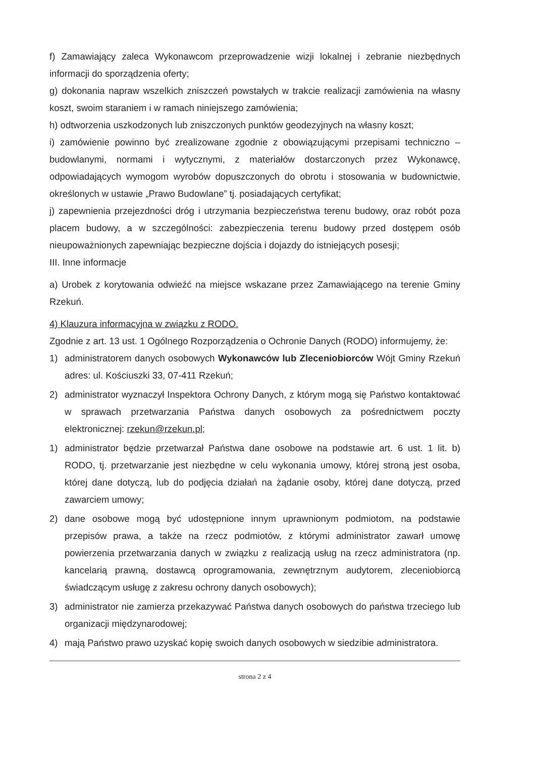f) Zamawiający zaleca Wykonawcom przeprowadzenie wizji lokalnej i zebranie niezbędnych informacji do sporządzenia oferty;
g) dokonania napraw wszelkich zniszczeń powstałych w trakcie realizacji zamówienia na własny koszt, swoim staraniem i w ramach niniejszego zamówienia;
h) odtworzenia uszkodzonych lub zniszczonych punktów geodezyjnych na własny koszt;
i) zamówienie powinno być zrealizowane zgodnie z obowiązującymi przepisami techniczno – budowlanymi, normami i wytycznymi, z materiałów dostarczonych przez Wykonawcę, odpowiadających wymogom wyrobów dopuszczonych do obrotu i stosowania w budownictwie, określonych w ustawie „Prawo Budowlane” tj. posiadających certyfikat;
j) zapewnienia przejezdności dróg i utrzymania bezpieczeństwa terenu budowy, oraz robót poza placem budowy, a w szczególności: zabezpieczenia terenu budowy przed dostępem osób nieupoważnionych zapewniając bezpieczne dojścia i dojazdy do istniejących posesji;
III. Inne informacje
a) Urobek z korytowania odwieźć na miejsce wskazane przez Zamawiającego na terenie Gminy Rzekuń.
4) Klauzura informacyjna w związku z RODO.
Zgodnie z art. 13 ust. 1 Ogólnego Rozporządzenia o Ochronie Danych (RODO) informujemy, że:
1) administratorem danych osobowych Wykonawców lub Zleceniobiorców Wójt Gminy Rzekuń adres: ul. Kościuszki 33, 07-411 Rzekuń;
2) administrator wyznaczył Inspektora Ochrony Danych, z którym mogą się Państwo kontaktować w sprawach przetwarzania Państwa danych osobowych za pośrednictwem poczty elektronicznej: rzekun@rzekun.pl;
1) administrator będzie przetwarzał Państwa dane osobowe na podstawie art. 6 ust. 1 lit. b) RODO, tj. przetwarzanie jest niezbędne w celu wykonania umowy, której stroną jest osoba, której dane dotyczą, lub do podjęcia działań na żądanie osoby, której dane dotyczą, przed zawarciem umowy;
2) dane osobowe mogą być udostępnione innym uprawnionym podmiotom, na podstawie przepisów prawa, a także na rzecz podmiotów, z którymi administrator zawarł umowę powierzenia przetwarzania danych w związku z realizacją usług na rzecz administratora (np. kancelarią prawną, dostawcą oprogramowania, zewnętrznym audytorem, zleceniobiorcą świadczącym usługę z zakresu ochrony danych osobowych);
3) administrator nie zamierza przekazywać Państwa danych osobowych do państwa trzeciego lub organizacji międzynarodowej;
4) mają Państwo prawo uzyskać kopię swoich danych osobowych w siedzibie administratora.
strona 2 z 4